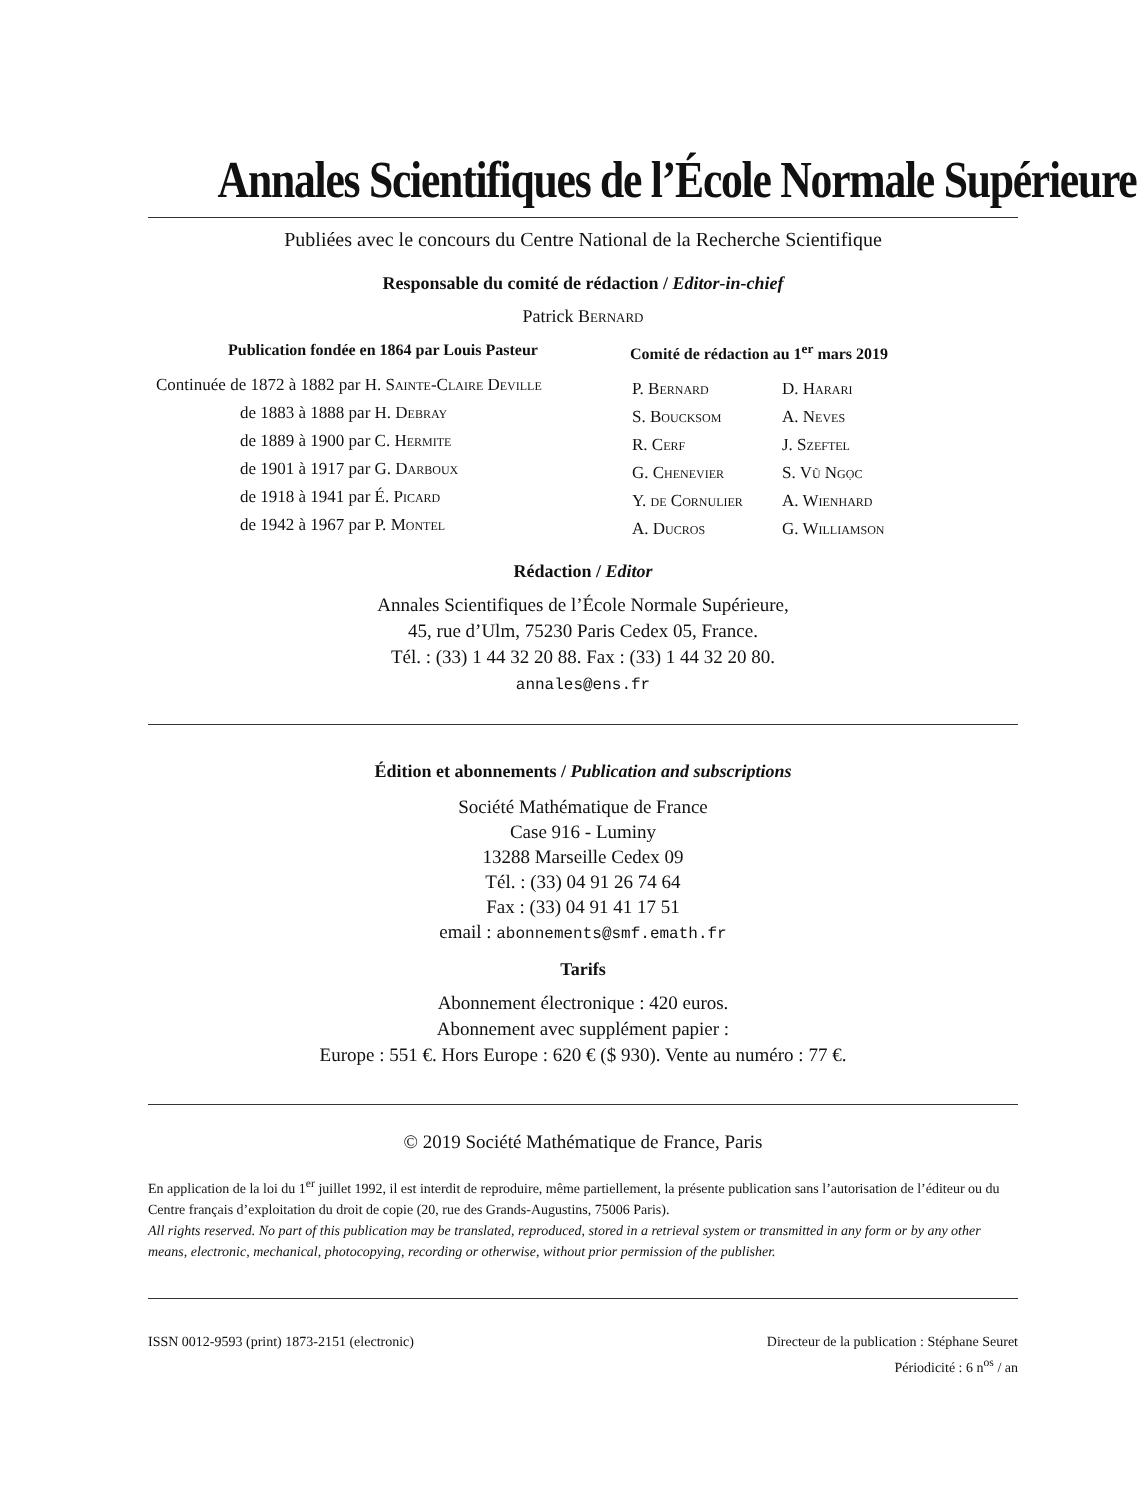Annales Scientifiques de l’École Normale Supérieure
Publiées avec le concours du Centre National de la Recherche Scientifique
Responsable du comité de rédaction / Editor-in-chief
Patrick Bernard
Publication fondée en 1864 par Louis Pasteur
Continuée de 1872 à 1882 par H. Sainte-Claire Deville
de 1883 à 1888 par H. Debray
de 1889 à 1900 par C. Hermite
de 1901 à 1917 par G. Darboux
de 1918 à 1941 par É. Picard
de 1942 à 1967 par P. Montel
Comité de rédaction au 1<sup>er</sup> mars 2019
P. Bernard D. Harari S. Boucksom A. Neves R. Cerf J. Szeftel G. Chenevier S. Vũ Ngọc Y. de Cornulier A. Wienhard A. Ducros G. Williamson
Rédaction / Editor
Annales Scientifiques de l’École Normale Supérieure,
45, rue d’Ulm, 75230 Paris Cedex 05, France.
Tél. : (33) 1 44 32 20 88. Fax : (33) 1 44 32 20 80.
annales@ens.fr
Édition et abonnements / Publication and subscriptions
Société Mathématique de France
Case 916 - Luminy
13288 Marseille Cedex 09
Tél. : (33) 04 91 26 74 64
Fax : (33) 04 91 41 17 51
email : abonnements@smf.emath.fr
Tarifs
Abonnement électronique : 420 euros.
Abonnement avec supplément papier :
Europe : 551 €. Hors Europe : 620 € ($ 930). Vente au numéro : 77 €.
© 2019 Société Mathématique de France, Paris
En application de la loi du 1<sup>er</sup> juillet 1992, il est interdit de reproduire, même partiellement, la présente publication sans l’autorisation de l’éditeur ou du Centre français d’exploitation du droit de copie (20, rue des Grands-Augustins, 75006 Paris).
All rights reserved. No part of this publication may be translated, reproduced, stored in a retrieval system or transmitted in any form or by any other means, electronic, mechanical, photocopying, recording or otherwise, without prior permission of the publisher.
ISSN 0012-9593 (print) 1873-2151 (electronic)
Directeur de la publication : Stéphane Seuret
Périodicité : 6 n<sup>os</sup> / an